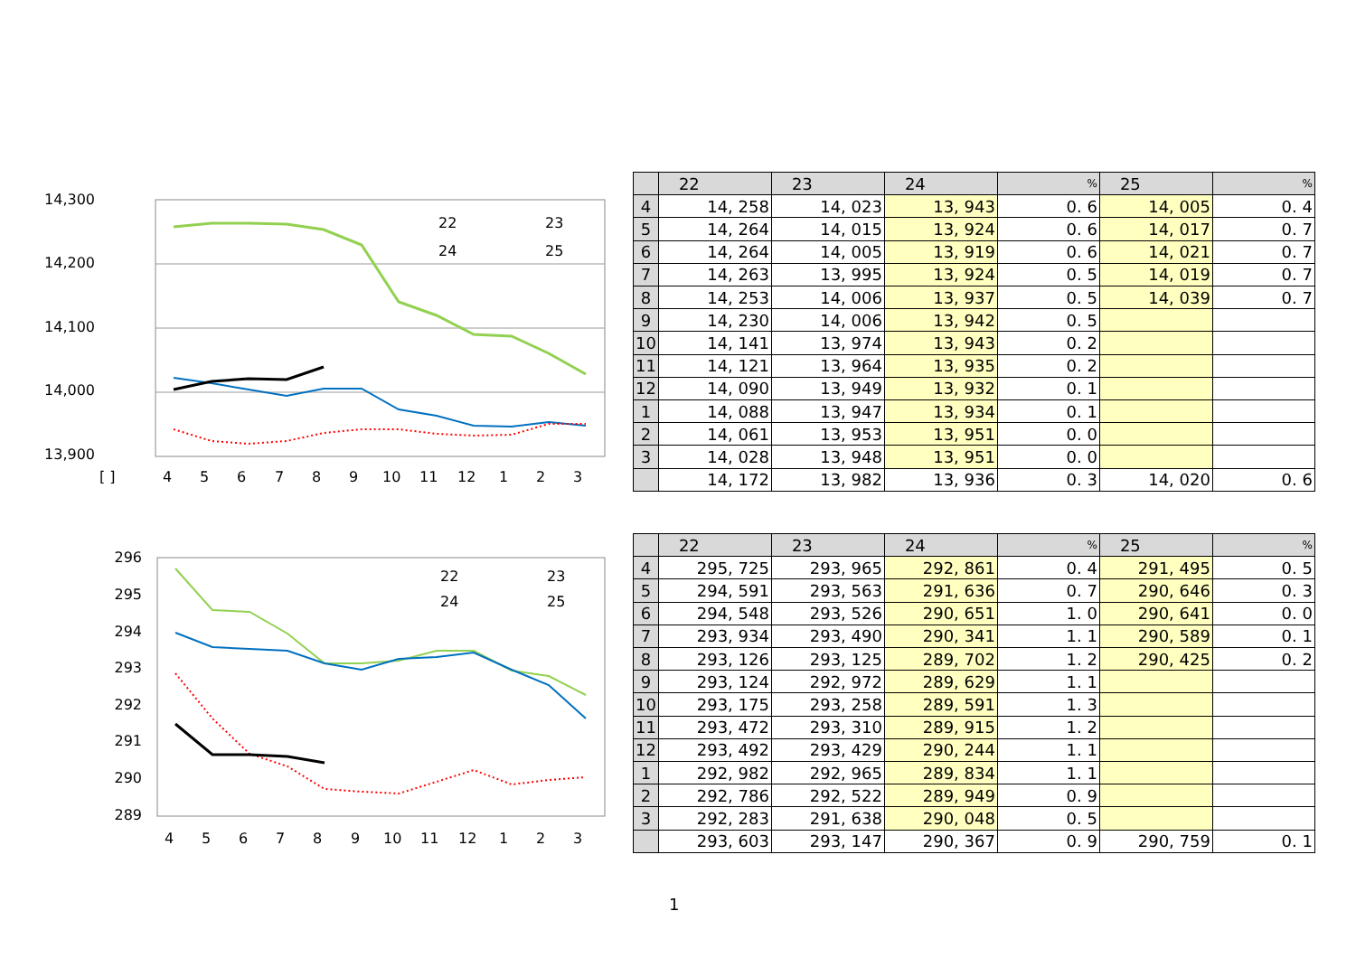14,300
14,200
14,100
14,000
13,900
22
23
24
25
[ ]
4
5
6
7
8
9
10
11
12
1
2
3
| | 22 | 23 | 24 | % | 25 | % |
| --- | --- | --- | --- | --- | --- | --- |
| 4 | 14, 258 | 14, 023 | 13, 943 | 0. 6 | 14, 005 | 0. 4 |
| 5 | 14, 264 | 14, 015 | 13, 924 | 0. 6 | 14, 017 | 0. 7 |
| 6 | 14, 264 | 14, 005 | 13, 919 | 0. 6 | 14, 021 | 0. 7 |
| 7 | 14, 263 | 13, 995 | 13, 924 | 0. 5 | 14, 019 | 0. 7 |
| 8 | 14, 253 | 14, 006 | 13, 937 | 0. 5 | 14, 039 | 0. 7 |
| 9 | 14, 230 | 14, 006 | 13, 942 | 0. 5 | | |
| 10 | 14, 141 | 13, 974 | 13, 943 | 0. 2 | | |
| 11 | 14, 121 | 13, 964 | 13, 935 | 0. 2 | | |
| 12 | 14, 090 | 13, 949 | 13, 932 | 0. 1 | | |
| 1 | 14, 088 | 13, 947 | 13, 934 | 0. 1 | | |
| 2 | 14, 061 | 13, 953 | 13, 951 | 0. 0 | | |
| 3 | 14, 028 | 13, 948 | 13, 951 | 0. 0 | | |
| | 14, 172 | 13, 982 | 13, 936 | 0. 3 | 14, 020 | 0. 6 |
296
295
294
293
292
291
290
289
22
23
24
25
4
5
6
7
8
9
10
11
12
1
2
3
| | 22 | 23 | 24 | % | 25 | % |
| --- | --- | --- | --- | --- | --- | --- |
| 4 | 295, 725 | 293, 965 | 292, 861 | 0. 4 | 291, 495 | 0. 5 |
| 5 | 294, 591 | 293, 563 | 291, 636 | 0. 7 | 290, 646 | 0. 3 |
| 6 | 294, 548 | 293, 526 | 290, 651 | 1. 0 | 290, 641 | 0. 0 |
| 7 | 293, 934 | 293, 490 | 290, 341 | 1. 1 | 290, 589 | 0. 1 |
| 8 | 293, 126 | 293, 125 | 289, 702 | 1. 2 | 290, 425 | 0. 2 |
| 9 | 293, 124 | 292, 972 | 289, 629 | 1. 1 | | |
| 10 | 293, 175 | 293, 258 | 289, 591 | 1. 3 | | |
| 11 | 293, 472 | 293, 310 | 289, 915 | 1. 2 | | |
| 12 | 293, 492 | 293, 429 | 290, 244 | 1. 1 | | |
| 1 | 292, 982 | 292, 965 | 289, 834 | 1. 1 | | |
| 2 | 292, 786 | 292, 522 | 289, 949 | 0. 9 | | |
| 3 | 292, 283 | 291, 638 | 290, 048 | 0. 5 | | |
| | 293, 603 | 293, 147 | 290, 367 | 0. 9 | 290, 759 | 0. 1 |
1